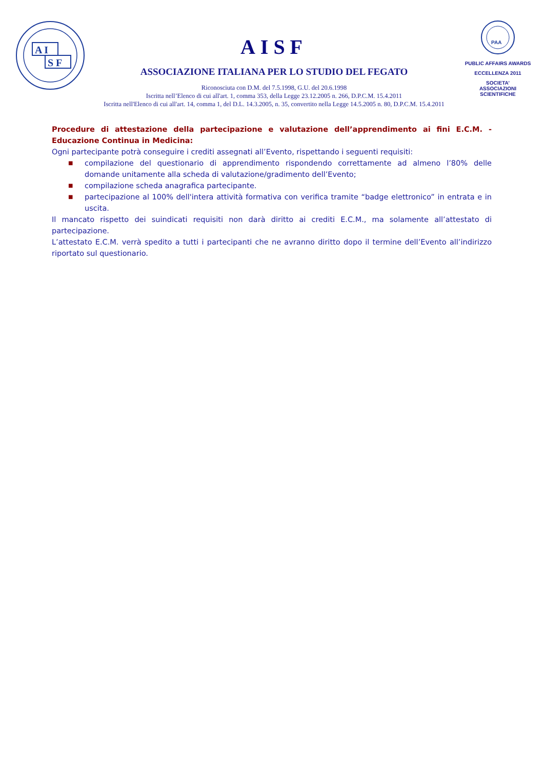A I
S F
AISF
ASSOCIAZIONE ITALIANA PER LO STUDIO DEL FEGATO
Riconosciuta con D.M. del 7.5.1998, G.U. del 20.6.1998
Iscritta nell’Elenco di cui all'art. 1, comma 353, della Legge 23.12.2005 n. 266, D.P.C.M. 15.4.2011
Iscritta nell'Elenco di cui all'art. 14, comma 1, del D.L. 14.3.2005, n. 35, convertito nella Legge 14.5.2005 n. 80, D.P.C.M. 15.4.2011
PAA
PUBLIC AFFAIRS AWARDS
ECCELLENZA 2011
SOCIETA’
ASSOCIAZIONI
SCIENTIFICHE
Procedure di attestazione della partecipazione e valutazione dell’apprendimento ai fini E.C.M. - Educazione Continua in Medicina:
Ogni partecipante potrà conseguire i crediti assegnati all’Evento, rispettando i seguenti requisiti:
■ compilazione del questionario di apprendimento rispondendo correttamente ad almeno l’80% delle domande unitamente alla scheda di valutazione/gradimento dell’Evento;
■ compilazione scheda anagrafica partecipante.
■ partecipazione al 100% dell'intera attività formativa con verifica tramite “badge elettronico” in entrata e in uscita.
Il mancato rispetto dei suindicati requisiti non darà diritto ai crediti E.C.M., ma solamente all’attestato di partecipazione.
L’attestato E.C.M. verrà spedito a tutti i partecipanti che ne avranno diritto dopo il termine dell’Evento all’indirizzo riportato sul questionario.